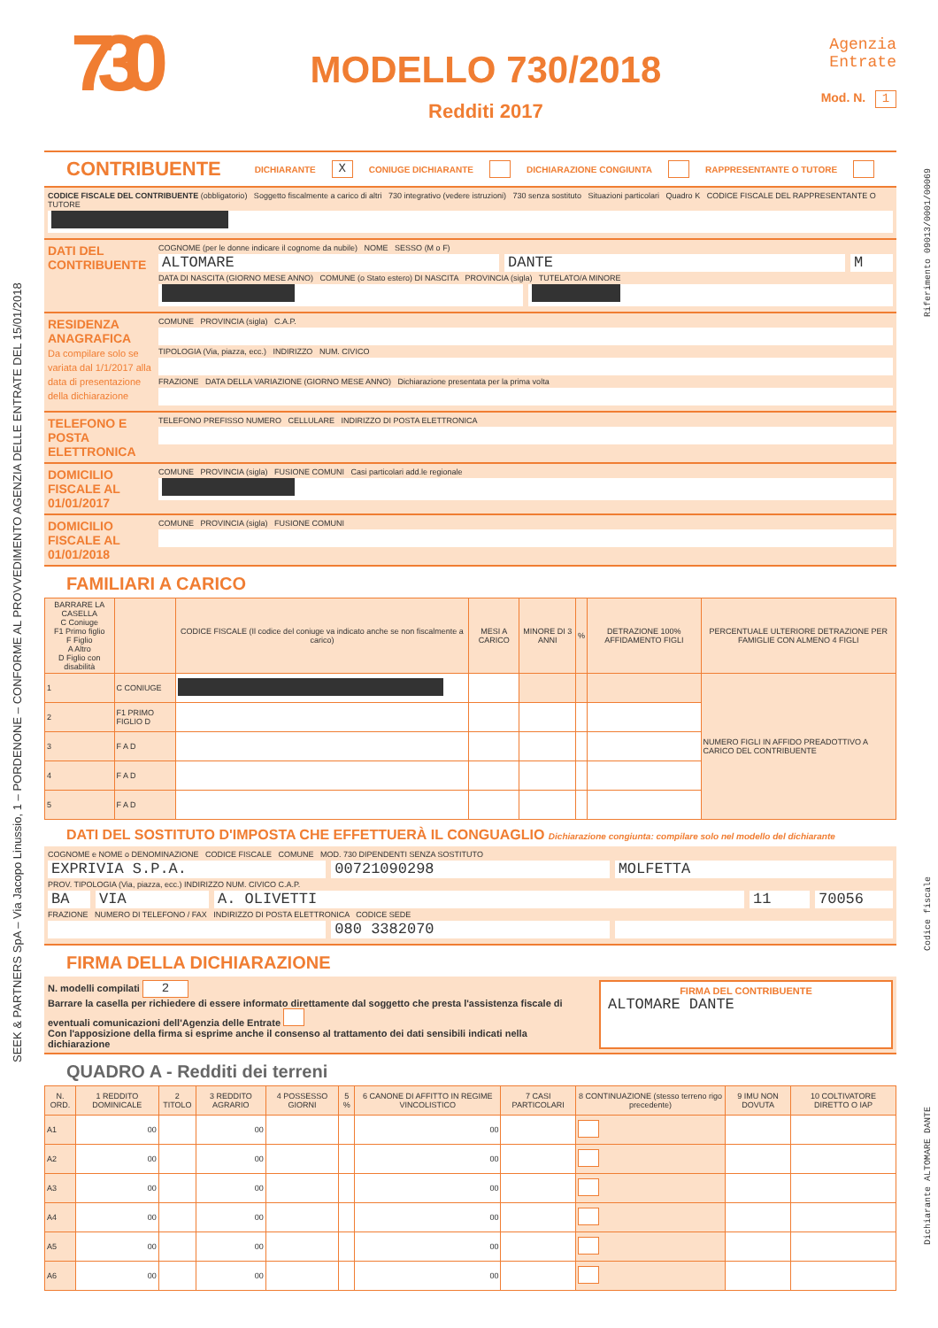SEEK & PARTNERS SpA – Via Jacopo Linussio, 1 – PORDENONE – CONFORME AL PROVVEDIMENTO AGENZIA DELLE ENTRATE DEL 15/01/2018
730
MODELLO 730/2018
Redditi 2017
Agenzia
Entrate
Mod. N. 1
CONTRIBUENTE
DICHIARANTE X CONIUGE DICHIARANTE DICHIARAZIONE CONGIUNTA RAPPRESENTANTE O TUTORE
CODICE FISCALE DEL CONTRIBUENTE (obbligatorio) Soggetto fiscalmente a carico di altri 730 integrativo (vedere istruzioni) 730 senza sostituto Situazioni particolari Quadro K CODICE FISCALE DEL RAPPRESENTANTE O TUTORE
DATI DEL CONTRIBUENTE
COGNOME (per le donne indicare il cognome da nubile) NOME SESSO (M o F)
ALTOMARE DANTE M
DATA DI NASCITA (GIORNO MESE ANNO) COMUNE (o Stato estero) DI NASCITA PROVINCIA (sigla) TUTELATO/A MINORE
RESIDENZA ANAGRAFICA
Da compilare solo se variata dal 1/1/2017 alla data di presentazione della dichiarazione
COMUNE PROVINCIA (sigla) C.A.P.
TIPOLOGIA (Via, piazza, ecc.) INDIRIZZO NUM. CIVICO
FRAZIONE DATA DELLA VARIAZIONE (GIORNO MESE ANNO) Dichiarazione presentata per la prima volta
TELEFONO E POSTA ELETTRONICA
TELEFONO PREFISSO NUMERO CELLULARE INDIRIZZO DI POSTA ELETTRONICA
DOMICILIO FISCALE AL 01/01/2017
COMUNE PROVINCIA (sigla) FUSIONE COMUNI Casi particolari add.le regionale
DOMICILIO FISCALE AL 01/01/2018
COMUNE PROVINCIA (sigla) FUSIONE COMUNI
FAMILIARI A CARICO
| BARRARE LA CASELLA C Coniuge F1 Primo figlio F Figlio A Altro D Figlio con disabilità | | CODICE FISCALE (Il codice del coniuge va indicato anche se non fiscalmente a carico) | MESI A CARICO | MINORE DI 3 ANNI | % | DETRAZIONE 100% AFFIDAMENTO FIGLI | PERCENTUALE ULTERIORE DETRAZIONE PER FAMIGLIE CON ALMENO 4 FIGLI |
| --- | --- | --- | --- | --- | --- | --- | --- |
| 1 | C CONIUGE | | | | | | NUMERO FIGLI IN AFFIDO PREADOTTIVO A CARICO DEL CONTRIBUENTE |
| 2 | F1 PRIMO FIGLIO D | | | | | | |
| 3 | F A D | | | | | | |
| 4 | F A D | | | | | | |
| 5 | F A D | | | | | | |
DATI DEL SOSTITUTO D'IMPOSTA CHE EFFETTUERÀ IL CONGUAGLIO Dichiarazione congiunta: compilare solo nel modello del dichiarante
COGNOME e NOME o DENOMINAZIONE CODICE FISCALE COMUNE MOD. 730 DIPENDENTI SENZA SOSTITUTO
EXPRIVIA S.P.A. 00721090298 MOLFETTA
PROV. TIPOLOGIA (Via, piazza, ecc.) INDIRIZZO NUM. CIVICO C.A.P.
BA VIA A. OLIVETTI 11 70056
FRAZIONE NUMERO DI TELEFONO / FAX INDIRIZZO DI POSTA ELETTRONICA CODICE SEDE
080 3382070
FIRMA DELLA DICHIARAZIONE
N. modelli compilati 2
Barrare la casella per richiedere di essere informato direttamente dal soggetto che presta l'assistenza fiscale di eventuali comunicazioni dell'Agenzia delle Entrate
Con l'apposizione della firma si esprime anche il consenso al trattamento dei dati sensibili indicati nella dichiarazione
FIRMA DEL CONTRIBUENTE
ALTOMARE DANTE
QUADRO A - Redditi dei terreni
| N. ORD. | 1 REDDITO DOMINICALE | 2 TITOLO | 3 REDDITO AGRARIO | 4 POSSESSO GIORNI | 5 % | 6 CANONE DI AFFITTO IN REGIME VINCOLISTICO | 7 CASI PARTICOLARI | 8 CONTINUAZIONE (stesso terreno rigo precedente) | 9 IMU NON DOVUTA | 10 COLTIVATORE DIRETTO O IAP |
| --- | --- | --- | --- | --- | --- | --- | --- | --- | --- | --- |
| A1 | 00 | | 00 | | | 00 | | | | |
| A2 | 00 | | 00 | | | 00 | | | | |
| A3 | 00 | | 00 | | | 00 | | | | |
| A4 | 00 | | 00 | | | 00 | | | | |
| A5 | 00 | | 00 | | | 00 | | | | |
| A6 | 00 | | 00 | | | 00 | | | | |
Riferimento 09013/0001/00069
Codice fiscale
Dichiarante ALTOMARE DANTE